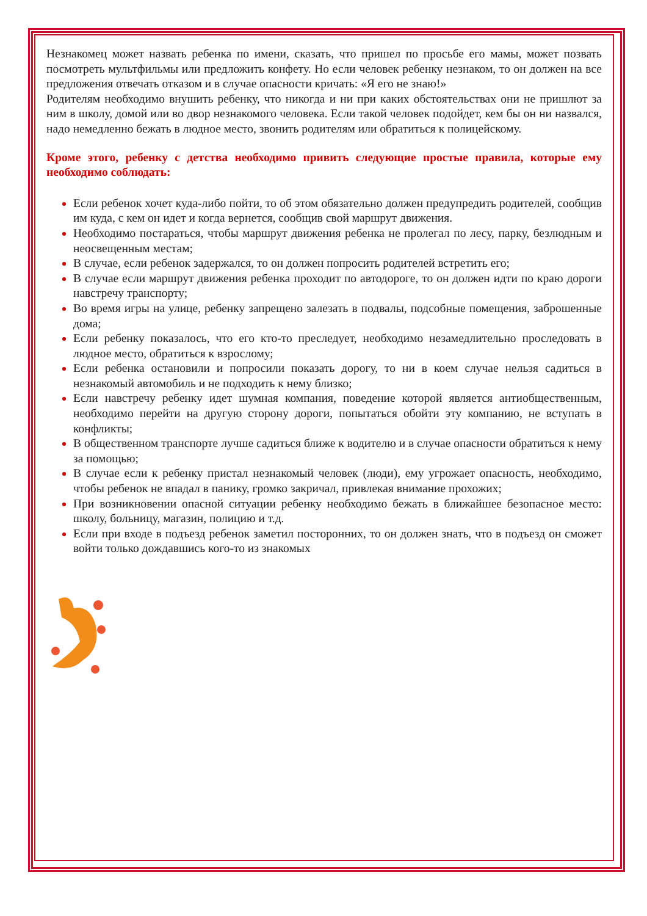Незнакомец может назвать ребенка по имени, сказать, что пришел по просьбе его мамы, может позвать посмотреть мультфильмы или предложить конфету. Но если человек ребенку незнаком, то он должен на все предложения отвечать отказом и в случае опасности кричать: «Я его не знаю!»
Родителям необходимо внушить ребенку, что никогда и ни при каких обстоятельствах они не пришлют за ним в школу, домой или во двор незнакомого человека. Если такой человек подойдет, кем бы он ни назвался, надо немедленно бежать в людное место, звонить родителям или обратиться к полицейскому.
Кроме этого, ребенку с детства необходимо привить следующие простые правила, которые ему необходимо соблюдать:
Если ребенок хочет куда-либо пойти, то об этом обязательно должен предупредить родителей, сообщив им куда, с кем он идет и когда вернется, сообщив свой маршрут движения.
Необходимо постараться, чтобы маршрут движения ребенка не пролегал по лесу, парку, безлюдным и неосвещенным местам;
В случае, если ребенок задержался, то он должен попросить родителей встретить его;
В случае если маршрут движения ребенка проходит по автодороге, то он должен идти по краю дороги навстречу транспорту;
Во время игры на улице, ребенку запрещено залезать в подвалы, подсобные помещения, заброшенные дома;
Если ребенку показалось, что его кто-то преследует, необходимо незамедлительно проследовать в людное место, обратиться к взрослому;
Если ребенка остановили и попросили показать дорогу, то ни в коем случае нельзя садиться в незнакомый автомобиль и не подходить к нему близко;
Если навстречу ребенку идет шумная компания, поведение которой является антиобщественным, необходимо перейти на другую сторону дороги, попытаться обойти эту компанию, не вступать в конфликты;
В общественном транспорте лучше садиться ближе к водителю и в случае опасности обратиться к нему за помощью;
В случае если к ребенку пристал незнакомый человек (люди), ему угрожает опасность, необходимо, чтобы ребенок не впадал в панику, громко закричал, привлекая внимание прохожих;
При возникновении опасной ситуации ребенку необходимо бежать в ближайшее безопасное место: школу, больницу, магазин, полицию и т.д.
Если при входе в подъезд ребенок заметил посторонних, то он должен знать, что в подъезд он сможет войти только дождавшись кого-то из знакомых